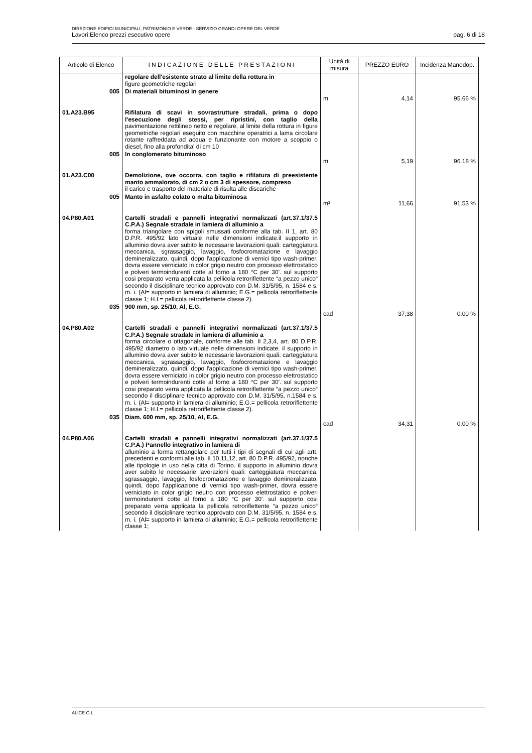DIREZIONE EDIFICI MUNICIPALI, PATRIMONIO E VERDE - SERVIZIO GRANDI OPERE DEL VERDE
Lavori:Elenco prezzi esecutivo opere pag. 6 di 18
| Articolo di Elenco | I N D I C A Z I O N E D E L L E P R E S T A Z I O N I | Unità di misura | PREZZO EURO | Incidenza Manodop. |
| --- | --- | --- | --- | --- |
| | regolare dell'esistente strato al limite della rottura in figure geometriche regolari | | | |
| 005 | Di materiali bituminosi in genere | m | 4,14 | 95.66 % |
| 01.A23.B95 | Rifilatura di scavi in sovrastrutture stradali, prima o dopo l'esecuzione degli stessi, per ripristini, con taglio della pavimentazione rettilineo netto e regolare, al limite della rottura in figure geometriche regolari eseguito con macchine operatrici a lama circolare rotante raffreddata ad acqua e funzionante con motore a scoppio o diesel, fino alla profondita' di cm 10 | | | |
| 005 | In conglomerato bituminoso | m | 5,19 | 96.18 % |
| 01.A23.C00 | Demolizione, ove occorra, con taglio e rifilatura di preesistente manto ammalorato, di cm 2 o cm 3 di spessore, compreso il carico e trasporto del materiale di risulta alle discariche | | | |
| 005 | Manto in asfalto colato o malta bituminosa | m² | 11,66 | 91.53 % |
| 04.P80.A01 | Cartelli stradali e pannelli integrativi normalizzati (art.37.1/37.5 C.P.A.) Segnale stradale in lamiera di alluminio a forma triangolare con spigoli smussati conforme alla tab. II 1, art. 80 D.P.R. 495/92 lato virtuale nelle dimensioni indicate.il supporto in alluminio dovra aver subito le necessarie lavorazioni quali: carteggiatura meccanica, sgrassaggio, lavaggio, fosfocromatazione e lavaggio demineralizzato, quindi, dopo l'applicazione di vernici tipo wash-primer, dovra essere verniciato in color grigio neutro con processo elettrostatico e polveri termoindurenti cotte al forno a 180 °C per 30'. sul supporto cosi preparato verra applicata la pellicola retroriflettente “a pezzo unico“ secondo il disciplinare tecnico approvato con D.M. 31/5/95, n. 1584 e s. m. i. (Al= supporto in lamiera di alluminio; E.G.= pellicola retroriflettente classe 1; H.I.= pellicola retroriflettente classe 2). | | | |
| 035 | 900 mm, sp. 25/10, Al, E.G. | cad | 37,38 | 0.00 % |
| 04.P80.A02 | Cartelli stradali e pannelli integrativi normalizzati (art.37.1/37.5 C.P.A.) Segnale stradale in lamiera di alluminio a forma circolare o ottagonale, conforme alle tab. II 2,3,4, art. 80 D.P.R. 495/92 diametro o lato virtuale nelle dimensioni indicate. il supporto in alluminio dovra aver subito le necessarie lavorazioni quali: carteggiatura meccanica, sgrassaggio, lavaggio, fosfocromatazione e lavaggio demineralizzato, quindi, dopo l'applicazione di vernici tipo wash-primer, dovra essere verniciato in color grigio neutro con processo elettrostatico e polveri termoindurenti cotte al forno a 180 °C per 30'. sul supporto cosi preparato verra applicata la pellicola retroriflettente “a pezzo unico“ secondo il disciplinare tecnico approvato con D.M. 31/5/95, n.1584 e s. m. i. (Al= supporto in lamiera di alluminio; E.G.= pellicola retroriflettente classe 1; H.I.= pellicola retroriflettente classe 2). | | | |
| 035 | Diam. 600 mm, sp. 25/10, Al, E.G. | cad | 34,31 | 0.00 % |
| 04.P80.A06 | Cartelli stradali e pannelli integrativi normalizzati (art.37.1/37.5 C.P.A.) Pannello integrativo in lamiera di alluminio a forma rettangolare per tutti i tipi di segnali di cui agli artt. precedenti e conformi alle tab. II 10,11,12, art. 80 D.P.R. 495/92, nonche alle tipologie in uso nella citta di Torino. il supporto in alluminio dovra aver subito le necessarie lavorazioni quali: carteggiatura meccanica, sgrassaggio, lavaggio, fosfocromatazione e lavaggio demineralizzato, quindi, dopo l'applicazione di vernici tipo wash-primer, dovra essere verniciato in color grigio neutro con processo elettrostatico e polveri termoindurenti cotte al forno a 180 °C per 30'. sul supporto cosi preparato verra applicata la pellicola retroriflettente “a pezzo unico“ secondo il disciplinare tecnico approvato con D.M. 31/5/95, n. 1584 e s. m. i. (Al= supporto in lamiera di alluminio; E.G.= pellicola retroriflettente classe 1; | | | |
ALICE G.L.